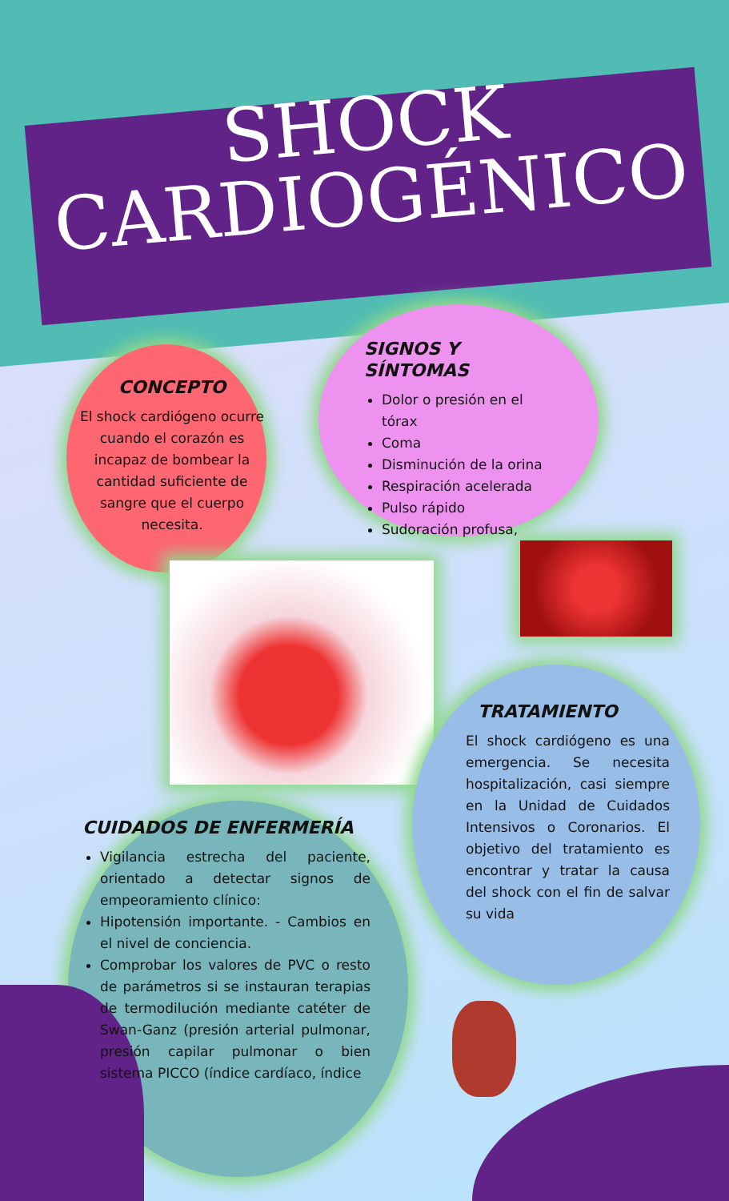SHOCK
CARDIOGÉNICO
CONCEPTO
El shock cardiógeno ocurre cuando el corazón es incapaz de bombear la cantidad suficiente de sangre que el cuerpo necesita.
SIGNOS Y SÍNTOMAS
Dolor o presión en el tórax
Coma
Disminución de la orina
Respiración acelerada
Pulso rápido
Sudoración profusa,
TRATAMIENTO
El shock cardiógeno es una emergencia. Se necesita hospitalización, casi siempre en la Unidad de Cuidados Intensivos o Coronarios. El objetivo del tratamiento es encontrar y tratar la causa del shock con el fin de salvar su vida
CUIDADOS DE ENFERMERÍA
Vigilancia estrecha del paciente, orientado a detectar signos de empeoramiento clínico:
Hipotensión importante. - Cambios en el nivel de conciencia.
Comprobar los valores de PVC o resto de parámetros si se instauran terapias de termodilución mediante catéter de Swan-Ganz (presión arterial pulmonar, presión capilar pulmonar o bien sistema PICCO (índice cardíaco, índice